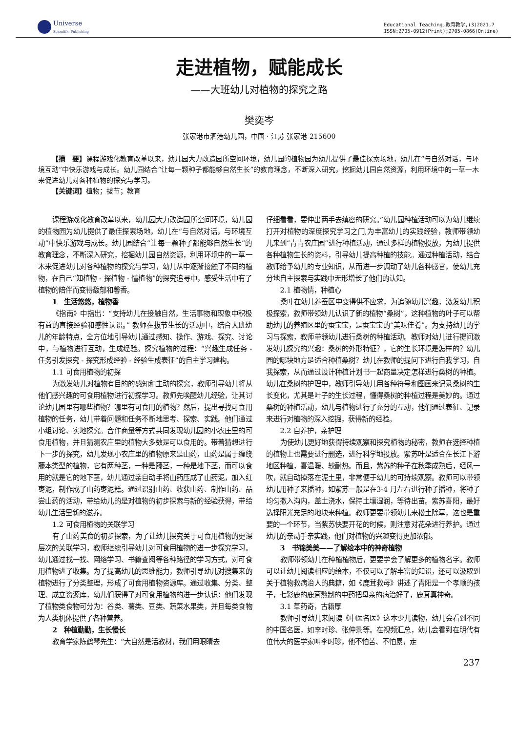Universe
Scientific Publishing
Educational Teaching,教育教学,(3)2021,7
ISSN:2705-0912(Print);2705-0866(Online)
走进植物，赋能成长
——大班幼儿对植物的探究之路
樊奕岑
张家港市泗港幼儿园，中国 · 江苏 张家港 215600
【摘　要】课程游戏化教育改革以来，幼儿园大力改造园所空间环境，幼儿园的植物园为幼儿提供了最佳探索场地，幼儿在“与自然对话，与环境互动”中快乐游戏与成长。幼儿园结合“让每一颗种子都能够自然生长”的教育理念，不断深入研究，挖掘幼儿园自然资源，利用环境中的一草一木来促进幼儿对各种植物的探究与学习。
【关键词】植物；拔节；教育
课程游戏化教育改革以来，幼儿园大力改造园所空间环境，幼儿园的植物园为幼儿提供了最佳探索场地，幼儿在“与自然对话，与环境互动”中快乐游戏与成长。幼儿园结合“让每一颗种子都能够自然生长”的教育理念，不断深入研究，挖掘幼儿园自然资源，利用环境中的一草一木来促进幼儿对各种植物的探究与学习，幼儿从中逐渐接触了不同的植物，在自己“知植物 - 探植物 - 懂植物”的探究追寻中，感受生活中有了植物的陪伴而变得馥郁和馨香。
1　生活悠悠，植物香
《指南》中指出：“支持幼儿在接触自然，生活事物和现象中积极有益的直接经验和感性认识。” 教师在拔节生长的活动中，结合大班幼儿的年龄特点，全方位地引导幼儿通过感知、操作、游戏、探究、讨论中，与植物进行互动，生成经验。探究植物的过程：“兴趣生成任务 - 任务引发探究 - 探究形成经验 - 经验生成表征”的自主学习建构。
1.1 可食用植物的初探
为激发幼儿对植物有目的的感知和主动的探究，教师引导幼儿将从他们感兴趣的可食用植物进行初探学习。教师先唤醒幼儿经验，让其讨论幼儿园里有哪些植物？哪里有可食用的植物？然后，提出寻找可食用植物的任务，幼儿带着问题和任务不断地思考、探索、实践。他们通过小组讨论、实地探究。合作商量等方式共同发现幼儿园的小农庄里的可食用植物，并且猜测农庄里的植物大多数是可以食用的。带着猜想进行下一步的探究，幼儿发现小农庄里的植物原来是山药，山药是属于缠绕藤本类型的植物，它有两种茎，一种是藤茎，一种是地下茎，而可以食用的就是它的地下茎，幼儿通过亲自动手将山药压成了山药泥，加入红枣泥，制作成了山药枣泥糕。通过识别山药、收获山药、制作山药、品尝山药的活动，带给幼儿的是对植物的初步探索与新的经验获得，带给幼儿生活里新的滋养。
1.2 可食用植物的关联学习
有了山药美食的初步探索，为了让幼儿探究关于可食用植物的更深层次的关联学习，教师继续引导幼儿对可食用植物的进一步探究学习。幼儿通过找一找、网络学习、书籍查阅等各种路径的学习方式，对可食用植物进了收集。为了提高幼儿的思维能力，教师引导幼儿对搜集来的植物进行了分类整理，形成了可食用植物资源库。通过收集、分类、整理、成立资源库，幼儿们获得了对可食用植物的进一步认识：他们发现了植物类食物可分为：谷类、薯类、豆类、蔬菜水果类，并且每类食物为人类机体提供了各种营养。
2　种植勤勤，生长慢长
教育学家陈鹤琴先生：“大自然是活教材，我们用眼睛去
仔细看看，要伸出两手去缜密的研究。”幼儿园种植活动可以为幼儿继续打开对植物的深度探究学习之门,为丰富幼儿的实践经验，教师带领幼儿来到“青青农庄园”进行种植活动，通过多样的植物投放，为幼儿提供各种植物生长的资料，引导幼儿提高种植的技能。通过种植活动，结合教师给予幼儿的专业知识，从而进一步调动了幼儿各种感官，使幼儿充分地自主探索与实践中无形增长了他们的认知。
2.1 植物情，种植心
桑叶在幼儿养蚕区中变得供不应求，为追随幼儿兴趣，激发幼儿积极探索，教师带领幼儿认识了新的植物“桑树”，这种植物的叶子可以帮助幼儿的养殖区里的蚕宝宝，是蚕宝宝的“美味佳肴”。为支持幼儿的学习与探索，教师带领幼儿进行桑树的种植活动。教师对幼儿进行提问激发幼儿探究的兴趣：桑树的外形特征？，它的生长环境是怎样的？幼儿园的哪块地方是适合种植桑树？幼儿在教师的提问下进行自我学习，自我探索，从而通过设计种植计划书一起商量决定怎样进行桑树的种植。幼儿在桑树的护理中，教师引导幼儿用各种符号和图画来记录桑树的生长变化，尤其是叶子的生长过程，懂得桑树的种植过程是美妙的。通过桑树的种植活动，幼儿与植物进行了充分的互动，他们通过表征、记录来进行对植物的深入挖掘，获得新的经验。
2.2 自养护，亲护理
为使幼儿更好地获得持续观察和探究植物的秘密，教师在选择种植的植物上也需要进行删选，进行科学地投放。紫苏叶是适合在长江下游地区种植，喜温暖、较耐热。而且，紫苏的种子在秋季成熟后，经风一吹，就自动掉落在泥土里，非常便于幼儿的可持续观察。教师可以带领幼儿用种子来播种，如紫苏一般是在3-4 月左右进行种子播种，将种子均匀撒入沟内，盖土浇水，保持土壤湿润，等待出苗。紫苏喜阳，最好选择阳光充足的地块来种植。教师更要带领幼儿来松土除草，这也是重要的一个环节，当紫苏快要开花的时候，则注意对花朵进行养护。通过幼儿的亲动手亲实践，他们对植物的兴趣变得更加浓郁。
3　书锦美美——了解绘本中的神奇植物
教师带领幼儿在种植植物后，更要学会了解更多的植物名字。教师可以让幼儿阅读相应的绘本，不仅可以了解丰富的知识，还可以汲取到关于植物救病治人的典籍，如《鹿茸救母》讲述了青阳是一个孝顺的孩子，七彩鹿的鹿茸熬制的中药把母亲的病治好了，鹿茸真神奇。
3.1 草药奇，古籍厚
教师引导幼儿来阅读《中医名医》这本少儿读物，幼儿会看到不同的中国名医，如李时珍、张仲景等。在视频汇总，幼儿会看到在明代有位伟大的医学家叫李时珍，他不怕苦、不怕累，走
237